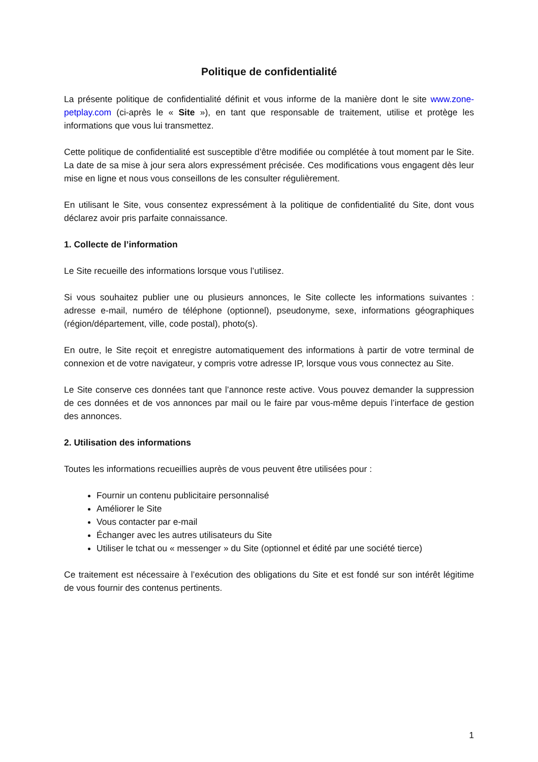Politique de confidentialité
La présente politique de confidentialité définit et vous informe de la manière dont le site www.zone-petplay.com (ci-après le « Site »), en tant que responsable de traitement, utilise et protège les informations que vous lui transmettez.
Cette politique de confidentialité est susceptible d’être modifiée ou complétée à tout moment par le Site. La date de sa mise à jour sera alors expressément précisée. Ces modifications vous engagent dès leur mise en ligne et nous vous conseillons de les consulter régulièrement.
En utilisant le Site, vous consentez expressément à la politique de confidentialité du Site, dont vous déclarez avoir pris parfaite connaissance.
1. Collecte de l’information
Le Site recueille des informations lorsque vous l’utilisez.
Si vous souhaitez publier une ou plusieurs annonces, le Site collecte les informations suivantes : adresse e-mail, numéro de téléphone (optionnel), pseudonyme, sexe, informations géographiques (région/département, ville, code postal), photo(s).
En outre, le Site reçoit et enregistre automatiquement des informations à partir de votre terminal de connexion et de votre navigateur, y compris votre adresse IP, lorsque vous vous connectez au Site.
Le Site conserve ces données tant que l’annonce reste active. Vous pouvez demander la suppression de ces données et de vos annonces par mail ou le faire par vous-même depuis l’interface de gestion des annonces.
2. Utilisation des informations
Toutes les informations recueillies auprès de vous peuvent être utilisées pour :
Fournir un contenu publicitaire personnalisé
Améliorer le Site
Vous contacter par e-mail
Échanger avec les autres utilisateurs du Site
Utiliser le tchat ou « messenger » du Site (optionnel et édité par une société tierce)
Ce traitement est nécessaire à l’exécution des obligations du Site et est fondé sur son intérêt légitime de vous fournir des contenus pertinents.
1